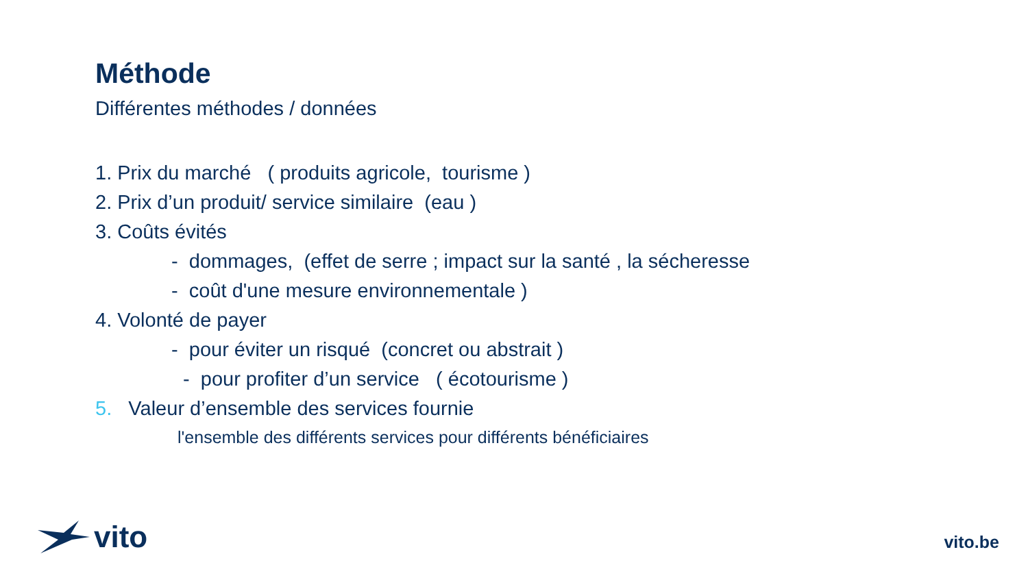Méthode
Différentes méthodes / données
1. Prix du marché ( produits agricole, tourisme )
2. Prix d’un produit/ service similaire (eau )
3. Coûts évités
- dommages, (effet de serre ; impact sur la santé , la sécheresse
- coût d'une mesure environnementale )
4. Volonté de payer
- pour éviter un risqué (concret ou abstrait )
- pour profiter d’un service ( écotourisme )
5. Valeur d’ensemble des services fournie
l'ensemble des différents services pour différents bénéficiaires
vito
vito.be